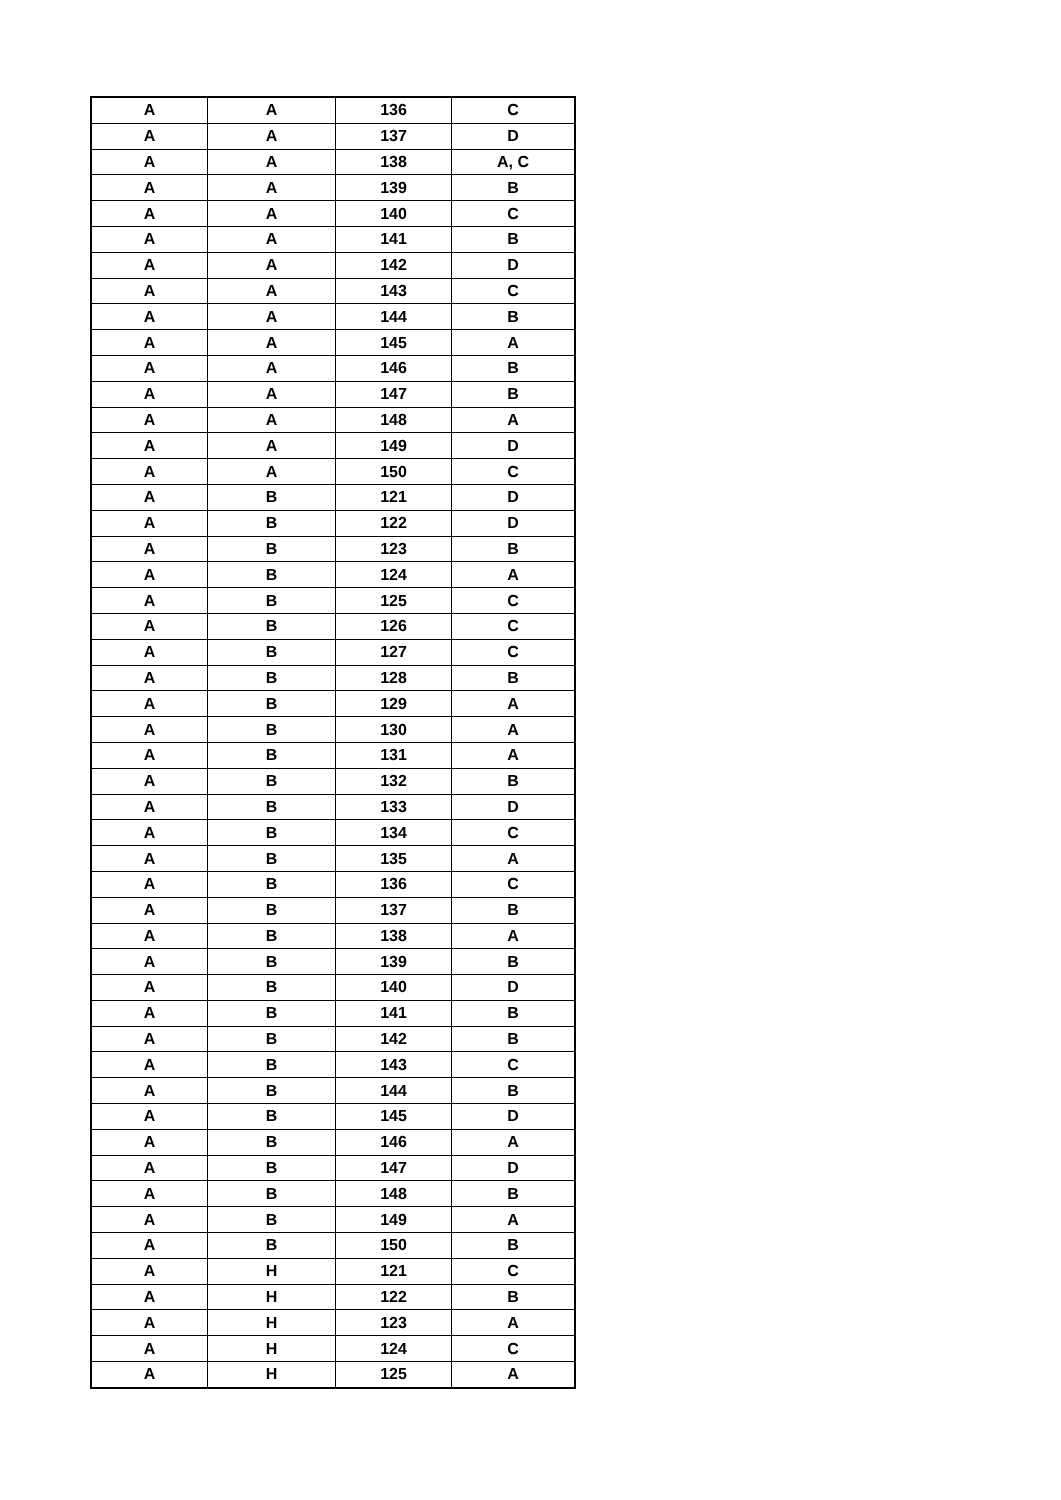| A | A | 136 | C |
| A | A | 137 | D |
| A | A | 138 | A, C |
| A | A | 139 | B |
| A | A | 140 | C |
| A | A | 141 | B |
| A | A | 142 | D |
| A | A | 143 | C |
| A | A | 144 | B |
| A | A | 145 | A |
| A | A | 146 | B |
| A | A | 147 | B |
| A | A | 148 | A |
| A | A | 149 | D |
| A | A | 150 | C |
| A | B | 121 | D |
| A | B | 122 | D |
| A | B | 123 | B |
| A | B | 124 | A |
| A | B | 125 | C |
| A | B | 126 | C |
| A | B | 127 | C |
| A | B | 128 | B |
| A | B | 129 | A |
| A | B | 130 | A |
| A | B | 131 | A |
| A | B | 132 | B |
| A | B | 133 | D |
| A | B | 134 | C |
| A | B | 135 | A |
| A | B | 136 | C |
| A | B | 137 | B |
| A | B | 138 | A |
| A | B | 139 | B |
| A | B | 140 | D |
| A | B | 141 | B |
| A | B | 142 | B |
| A | B | 143 | C |
| A | B | 144 | B |
| A | B | 145 | D |
| A | B | 146 | A |
| A | B | 147 | D |
| A | B | 148 | B |
| A | B | 149 | A |
| A | B | 150 | B |
| A | H | 121 | C |
| A | H | 122 | B |
| A | H | 123 | A |
| A | H | 124 | C |
| A | H | 125 | A |